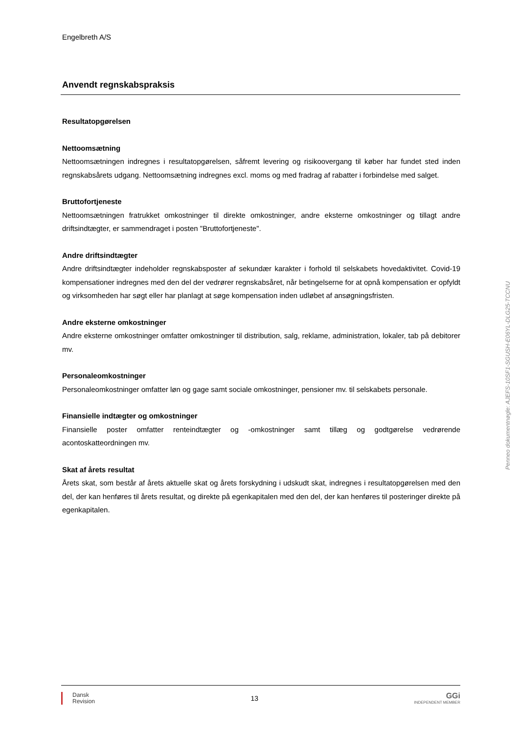Engelbreth A/S
Anvendt regnskabspraksis
Resultatopgørelsen
Nettoomsætning
Nettoomsætningen indregnes i resultatopgørelsen, såfremt levering og risikoovergang til køber har fundet sted inden regnskabsårets udgang. Nettoomsætning indregnes excl. moms og med fradrag af rabatter i forbindelse med salget.
Bruttofortjeneste
Nettoomsætningen fratrukket omkostninger til direkte omkostninger, andre eksterne omkostninger og tillagt andre driftsindtægter, er sammendraget i posten "Bruttofortjeneste".
Andre driftsindtægter
Andre driftsindtægter indeholder regnskabsposter af sekundær karakter i forhold til selskabets hovedaktivitet. Covid-19 kompensationer indregnes med den del der vedrører regnskabsåret, når betingelserne for at opnå kompensation er opfyldt og virksomheden har søgt eller har planlagt at søge kompensation inden udløbet af ansøgningsfristen.
Andre eksterne omkostninger
Andre eksterne omkostninger omfatter omkostninger til distribution, salg, reklame, administration, lokaler, tab på debitorer mv.
Personaleomkostninger
Personaleomkostninger omfatter løn og gage samt sociale omkostninger, pensioner mv. til selskabets personale.
Finansielle indtægter og omkostninger
Finansielle poster omfatter renteindtægter og -omkostninger samt tillæg og godtgørelse vedrørende acontoskatteordningen mv.
Skat af årets resultat
Årets skat, som består af årets aktuelle skat og årets forskydning i udskudt skat, indregnes i resultatopgørelsen med den del, der kan henføres til årets resultat, og direkte på egenkapitalen med den del, der kan henføres til posteringer direkte på egenkapitalen.
Penneo dokumentnøgle: AJEFS-10SF1-SGUSH-E06YL-DLG25-TCCNU
Dansk
Revision
13
GGi
INDEPENDENT MEMBER